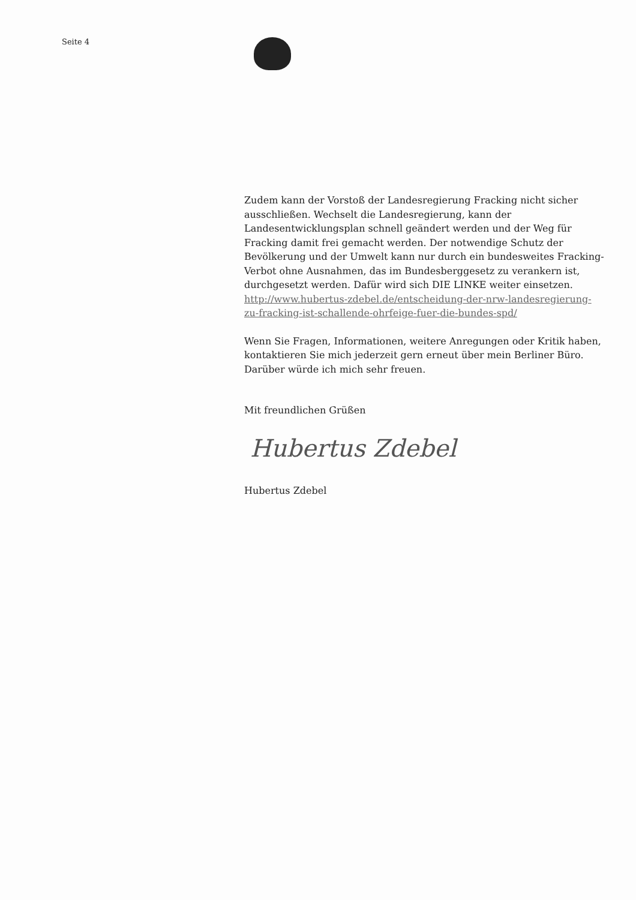Seite 4
Zudem kann der Vorstoß der Landesregierung Fracking nicht sicher ausschließen. Wechselt die Landesregierung, kann der Landesentwicklungsplan schnell geändert werden und der Weg für Fracking damit frei gemacht werden. Der notwendige Schutz der Bevölkerung und der Umwelt kann nur durch ein bundesweites Fracking-Verbot ohne Ausnahmen, das im Bundesberggesetz zu verankern ist, durchgesetzt werden. Dafür wird sich DIE LINKE weiter einsetzen.
http://www.hubertus-zdebel.de/entscheidung-der-nrw-landesregierung-zu-fracking-ist-schallende-ohrfeige-fuer-die-bundes-spd/
Wenn Sie Fragen, Informationen, weitere Anregungen oder Kritik haben, kontaktieren Sie mich jederzeit gern erneut über mein Berliner Büro. Darüber würde ich mich sehr freuen.
Mit freundlichen Grüßen
Hubertus Zdebel
Hubertus Zdebel